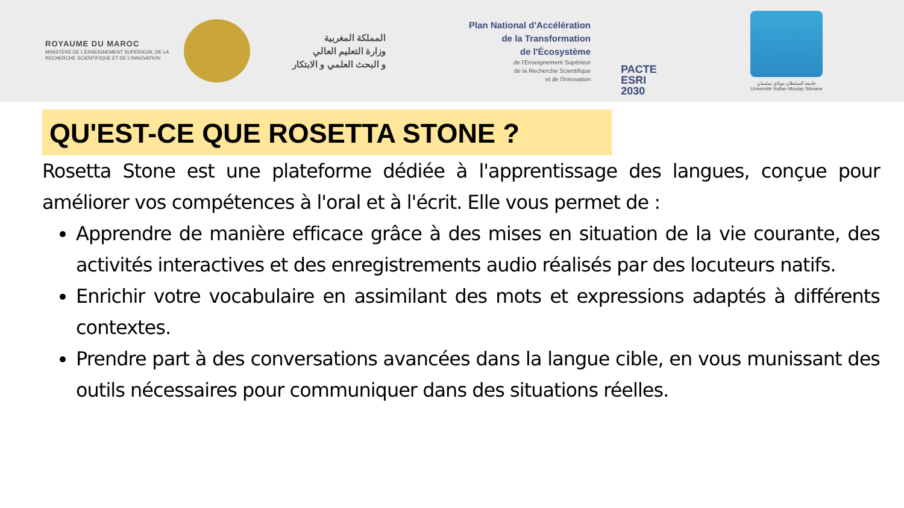ROYAUME DU MAROC
MINISTÈRE DE L'ENSEIGNEMENT SUPÉRIEUR, DE LA RECHERCHE SCIENTIFIQUE ET DE L'INNOVATION
المملكة المغربية
وزارة التعليم العالي
و البحث العلمي و الابتكار
Plan National d'Accélération
de la Transformation
de l'Écosystème
de l'Enseignement Supérieur
de la Recherche Scientifique
et de l'Innovation
PACTE
ESRI
2030
جامعة السلطان مولاي سليمان
Université Sultan Moulay Slimane
QU'EST-CE QUE ROSETTA STONE ?
Rosetta Stone est une plateforme dédiée à l'apprentissage des langues, conçue pour améliorer vos compétences à l'oral et à l'écrit. Elle vous permet de :
Apprendre de manière efficace grâce à des mises en situation de la vie courante, des activités interactives et des enregistrements audio réalisés par des locuteurs natifs.
Enrichir votre vocabulaire en assimilant des mots et expressions adaptés à différents contextes.
Prendre part à des conversations avancées dans la langue cible, en vous munissant des outils nécessaires pour communiquer dans des situations réelles.